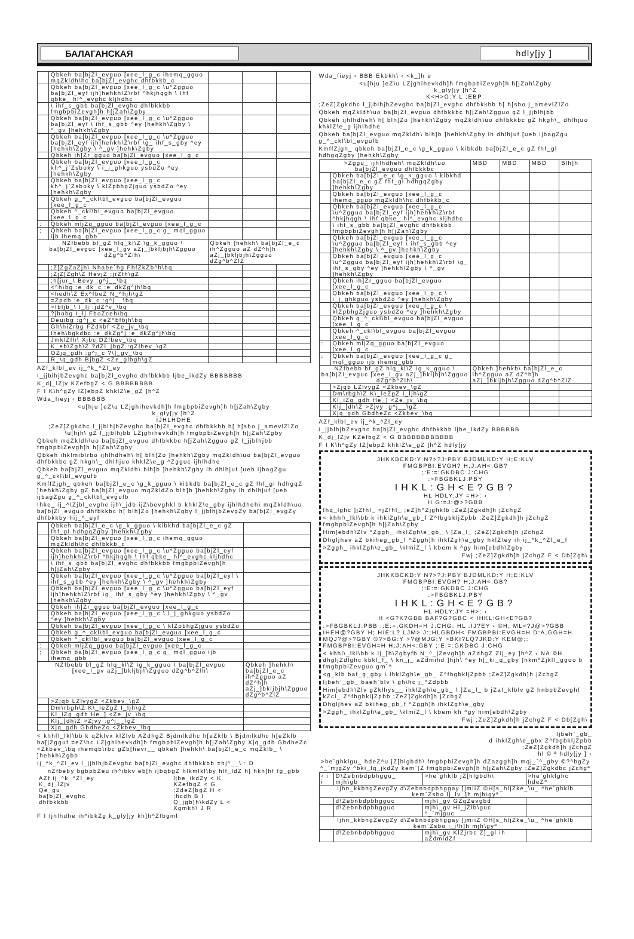БАЛАГАНСКАЯ hdly[jy ]
| | Qbkeh ba[bjZl_evguo [xee_l_g_c ihemq_gguo mqZkldh\hc ba[bjZl_evghc dhfbkkb_c | | | |
| | Qbkeh ba[bjZl_evguo [xee_l_g_c \u^Zgguo ba[bjZl_eyf ijh]hehkh\Z\rbf ^hkjhqgh \ Ihf qbke_ hl^_evghc kljhdhc | | | |
| | \ ihf_s_gbb ba[bjZl_evghc dhfbkkbb fmgbpbiZevgh]h h[jZah\Zgby | | | |
| | Qbkeh ba[bjZl_evguo [xee_l_g_c \u^Zgguo ba[bjZl_eyf \ ihf_s_gbb ^ey ]hehkh\Zgby \ ^_gv ]hehkh\Zgby | | | |
| | Qbkeh ba[bjZl_evguo [xee_l_g_c \u^Zgguo ba[bjZl_eyf ijh]hehkh\Z\rbf \g_ ihf_s_gby ^ey ]hehkh\Zgby \ ^_gv ]hehk\Zgby | | | |
| | Qbkeh ih]Zr_gguo ba[bjZl_evguo [xee_l_g_c | | | |
| | Qbkeh ba[bjZl_evguo [xee_l_g_c kh^_j`Zsboky \ i_j_ghkguo ysbdZo ^ey ]hehkh\Zgby | | | |
| | Qbkeh ba[bjZl_evguo [xee_l_g_c kh^_j`Zsboky \ klZpbhgZjguo ysbdZo ^ey ]hehkh\Zgby | | | |
| | Qbkeh g_^_ckl\bl_evguo ba[bjZl_evguo [xee_l_g_c | | | |
| | Qbkeh ^_ckl\bl_evguo ba[bjZl_evguo [xee_l_g_c | | | |
| : | Qbkeh mljZq_gguo ba[bjZl_evguo [xee_l_g_c | | | |
| ; | Qbkeh ba[bjZl_evguo [xee_l_g_c g_ mql_gguo ijb ihemq_gbb | | | |
| NZfbebb bf_gZ hlq_kl\Z \g_k_gguo \ ba[bjZl_evguc [xee_l_gv aZj_]bkljbjh\Zgguo dZg^b^Zlh\ | | Qbkeh ]hehkh\ ba[bjZl_e_c ih^Zgguo aZ dZ^h]h aZj_]bkljbjh\Zgguo dZg^b^ZlZ | | |
| | ;Z[ZgZaZjh\ Nhabe`hg FhfZkZb^h\bq | | | |
| | ;ZjZ[Zgh\Z HevjZ :jrZfh\gZ | | | |
| | ;h[jur_\ Bevy :g^j__\bq | | | |
| | <^h\bg :e_dk_c :e_dkZg^jh\bq | | | |
| | <hedh\Z Ex^fbeZ N_^hjh\gZ | | | |
| | =Zpdh :e_dk_c :g^j__\bq | | | |
| | >fbljb_\ I_lj :jdZ^v_\bq | | | |
| | ?jhobg I_lj FboZceh\bq | | | |
| | Deuibg :g^j_c <eZ^bfbjh\bq | | | |
| | Gh\hiZrbg FZdkbf <Ze_jv_\bq | | | |
| | Iheh\bgkdbc :e_dkZg^j :e_dkZg^jh\bq | | | |
| | JmklZfh\ Xjbc DZfbev_\bq | | | |
| | K_eb\Zgh\Z ?dZl_jbgZ :gZlhev_\gZ | | | |
| | OZjq_gdh :g^j_c ?\]_gv_\bq | | | |
| | R_\q_gdh BjbgZ <Ze_glbgh\gZ | | | |
AZf_klbl_ev ij_^k_^Zl_ey
I_jjblhjbZevghc ba[bjZl_evghc dhfbkkbb ljbe_ikdZy BBBBBBB
K_dj_lZjv KZefbgZ < G BBBBBBBB
F I K\h^gZy lZ[ebpZ khklZ\e_gZ ]h^Z
Wda_fieyj ‹ BBBBBB
<u[hju ]eZ\u LZjghihevkdh]h fmgbpbiZevgh]h h[jZah\Zgby
k_gly[jy ]h^Z
IJHLHDHE
;ZeZ]Zgkdhc l_jjblhjbZevghc ba[bjZl_evghc dhfbkkbb h[ h[sbo j_amevlZlZo \u[hjh\ gZ l_jjblhjbb LZjghihevkdh]h fmgbpbiZevgh]h h[jZah\Zgby
Qbkeh mqZkldh\uo ba[bjZl_evguo dhfbkkbc h[jZah\Zgguo gZ l_jjblhjbb fmgbpbiZevgh]h h[jZah\Zgby
Qbkeh ihklmib\rbo ijhlhdheh\ h[ blh]Zo ]hehkh\Zgby mqZkldh\uo ba[bjZl_evguo dhfbkkbc gZ hkgh\_ dhlhjuo khklZ\e_g ^Zgguc ijhlhdhe
Qbkeh ba[bjZl_evguo mqZkldh\ blh]b ]hehkh\Zgby ih dhlhjuf [ueb ijbagZgu g_^_ckl\bl_evgufb
KmffZjgh_ qbkeh ba[bjZl_e_c \g_k_gguo \ kibkdb ba[bjZl_e_c gZ fhf_gl hdhgqZ ]hehkh\Zgby gZ ba[bjZl_evguo mqZkldZo blh]b ]hehkh\Zgby ih dhlhjuf [ueb ijbagZgu g_^_ckl\bl_evgufb
Ihke_ ij_^\Zjbl_evghc ijh\_jdb ijZ\bevghkl b khklZ\e_gby ijhlhdheh\ mqZkldh\uo ba[bjZl_evguo dhfbkkbc h[ blh]Zo ]hehkh\Zgby l_jjblhjbZevgZy ba[bjZl_evgZy dhfbkkby hij_^_eyf
| | Qbkeh ba[bjZl_e_c \g_k_gguo \ kibkhd ba[bjZl_e_c gZ fhf_gl hdhgqZgby ]hehkh\Zgby | |
| | Qbkeh ba[bjZl_evguo [xee_l_g_c ihemq_gguo mqZkldh\hc dhfbkkb_c | |
| | Qbkeh ba[bjZl_evguo [xee_l_g_c \u^Zgguo ba[bjZl_eyf ijh]hehkh\Z\rbf ^hkjhqgh \ Ihf qbke_ hl^_evghc kljhdhc | |
| | \ ihf_s_gbb ba[bjZl_evghc dhfbkkbb fmgbpbiZevgh]h h[jZah\Zgby | |
| | Qbkeh ba[bjZl_evguo [xee_l_g_c \u^Zgguo ba[bjZl_eyf \ ihf_s_gbb ^ey ]hehkh\Zgby \ ^_gv ]hehkh\Zgby | |
| | Qbkeh ba[bjZl_evguo [xee_l_g_c \u^Zgguo ba[bjZl_eyf ijh]hehkh\Z\rbf \g_ ihf_s_gby ^ey ]hehkh\Zgby \ ^_gv ]hehkh\Zgby | |
| | Qbkeh ih]Zr_gguo ba[bjZl_evguo [xee_l_g_c | |
| | Qbkeh ba[bjZl_evguo [xee_l_g_c \ i_j_ghkguo ysbdZo ^ey ]hehkh\Zgby | |
| | Qbkeh ba[bjZl_evguo [xee_l_g_c \ klZpbhgZjguo ysbdZo | |
| | Qbkeh g_^_ckl\bl_evguo ba[bjZl_evguo [xee_l_g_c | |
| | Qbkeh ^_ckl\bl_evguo ba[bjZl_evguo [xee_l_g_c | |
| : | Qbkeh mljZq_gguo ba[bjZl_evguo [xee_l_g_c | |
| ; | Qbkeh ba[bjZl_evguo [xee_l_g_c g_ mql_gguo ijb ihemq_gbb | |
| NZfbebb bf_gZ hlq_kl\Z \g_k_gguo \ ba[bjZl_evguc [xee_l_gv aZj_]bkljbjh\Zgguo dZg^b^Zlh\ | | Qbkeh ]hehkh\ ba[bjZl_e_c ih^Zgguo aZ dZ^h]h aZj_]bkljbjh\Zgguo dZg^b^ZlZ |
| | >Zjqb LZlvygZ <Zkbev_\gZ | |
| | Dm\rbgh\Z K\_leZgZ I_ljh\gZ | |
| | Kl_iZg_gdh He_] <Ze_jv_\bq | |
| | Klj_[dh\Z >Zjvy :g^j__\gZ | |
| | Xjq_gdh GbdheZc <Zkbev_\bq | |
< khhl\_lkl\bb k qZklvx klZlvb AZdhgZ Bjdmlkdhc h[eZklb \ Bjdmlkdhc h[eZklb ba[jZgguf =eZ\hc LZjghihevkdh]h fmgbpbiZevgh]h h[jZah\Zgby Xjq_gdh GbdheZc <Zkbev_\bq ihemqb\rbc gZb[hevr__ qbkeh ]hehkh\ ba[bjZl_e_c mqZklb_ \ ]hehkh\Zgbb
Ij_^k_^Zl_ev l_jjblhjbZevghc ba[bjZl_evghc dhfbkkbb =hj^__\ : D
nZfbeby bgbpbZeu ih^ibkv eb[h ijbqbgZ hlkmlkl\by hlf_ldZ h[ hkh[hf fg_gbb
| AZf ij_^k_^Zl_ey | ljbe_ikdZy < K |
| K_dj_lZjv | KZefbgZ < G |
| Qe_gu | ;ZdeZ]bgZ H < |
| ba[bjZl_evghc | ;hcdh B I |
| dhfbkkbb | Q_jgb]h\kdZy L < |
| | Xgmkh\ J R |
F I Ijhlhdhe ih^ibkZg k_gly[jy kh]h^Zfbgml
Wda_fieyj ‹ BBB Ekbkh\ ‹ <k_]h e
<u[hju ]eZ\u LZjghihevkdh]h fmgbpbiZevgh]h h[jZah\Zgby
k_gly[jy ]h^Z
K<H>G:Y L:;EBP:
;ZeZ]Zgkdhc l_jjblhjbZevghc ba[bjZl_evghc dhfbkkbb h[ h[sbo j_amevlZlZo
Qbkeh mqZkldh\uo ba[bjZl_evguo dhfbkkbc h[jZah\Zgguo gZ l_jjblhjbb
Qbkeh ijhlhdheh\ h[ blh]Zo ]hehkh\Zgby mqZkldh\uo dhfbkkbc gZ hkgh\_ dhlhjuo khklZ\e_g ijhlhdhe
Qbkeh ba[bjZl_evguo mqZkldh\ blh]b ]hehkh\Zgby ih dhlhjuf [ueb ijbagZgu g_^_ckl\bl_evgufb
KmffZjgh_ qbkeh ba[bjZl_e_c \g_k_gguo \ kibkdb ba[bjZl_e_c gZ fhf_gl hdhgqZgby ]hehkh\Zgby
| >Zggu_ ijhlhdheh\ mqZkldh\uo ba[bjZl_evguo dhfbkkbc | | MBD | MBD | MBD | Blh]h |
| | Qbkeh ba[bjZl_e_c \g_k_gguo \ kibkhd ba[bjZl_e_c gZ fhf_gl hdhgqZgby ]hehkh\Zgby | | | | |
| | Qbkeh ba[bjZl_evguo [xee_l_g_c ihemq_gguo mqZkldh\hc dhfbkkb_c | | | | |
| | Qbkeh ba[bjZl_evguo [xee_l_g_c \u^Zgguo ba[bjZl_eyf ijh]hehkh\Z\rbf ^hkjhqgh \ Ihf qbke_ hl^_evghc kljhdhc | | | | |
| | \ ihf_s_gbb ba[bjZl_evghc dhfbkkbb fmgbpbiZevgh]h h[jZah\Zgby | | | | |
| | Qbkeh ba[bjZl_evguo [xee_l_g_c \u^Zgguo ba[bjZl_eyf \ ihf_s_gbb ^ey ]hehkh\Zgby \ ^_gv ]hehkh\Zgby | | | | |
| | Qbkeh ba[bjZl_evguo [xee_l_g_c \u^Zgguo ba[bjZl_eyf ijh]hehkh\Z\rbf \g_ ihf_s_gby ^ey ]hehkh\Zgby \ ^_gv ]hehkh\Zgby | | | | |
| | Qbkeh ih]Zr_gguo ba[bjZl_evguo [xee_l_g_c | | | | |
| | Qbkeh ba[bjZl_evguo [xee_l_g_c \ i_j_ghkguo ysbdZo ^ey ]hehkh\Zgby | | | | |
| | Qbkeh ba[bjZl_evguo [xee_l_g_c \ klZpbhgZjguo ysbdZo ^ey ]hehkh\Zgby | | | | |
| | Qbkeh g_^_ckl\bl_evguo ba[bjZl_evguo [xee_l_g_c | | | | |
| | Qbkeh ^_ckl\bl_evguo ba[bjZl_evguo [xee_l_g_c | | | | |
| : | Qbkeh mljZq_gguo ba[bjZl_evguo [xee_l_g_c | | | | |
| ; | Qbkeh ba[bjZl_evguo [xee_l_g_c g_ mql_gguo ijb ihemq_gbb | | | | |
| NZfbebb bf_gZ hlq_kl\Z \g_k_gguo \ ba[bjZl_evguc [xee_l_gv aZj_]bkljbjh\Zgguo dZg^b^Zlh\ | | Qbkeh ]hehkh\ ba[bjZl_e_c ih^Zgguo aZ dZ^h]h aZj_]bkljbjh\Zgguo dZg^b^ZlZ | | | |
| | >Zjqb LZlvygZ <Zkbev_\gZ | | | | |
| | Dm\rbgh\Z K\_leZgZ I_ljh\gZ | | | | |
| | Kl_iZg_gdh He_] <Ze_jv_\bq | | | | |
| | Klj_[dh\Z >Zjvy :g^j__\gZ | | | | |
| | Xjq_gdh GbdheZc <Zkbev_\bq | | | | |
AZf_klbl_ev ij_^k_^Zl_ey
I_jjblhjbZevghc ba[bjZl_evghc dhfbkkbb ljbe_ikdZy BBBBBB
K_dj_lZjv KZefbgZ < G BBBBBBBBBBBB
F I K\h^gZy lZ[ebpZ khklZ\e_gZ ]h^Z hdly[jy
JHKKBCKD:Y N?>?J:PBY BJDMLKD:Y H;E:KLV
FMGBPBI:EVGH? H;J:AH<:GB?
;:E:=:GKDBC J:CHG
:>FBGBKLJ:PBY
IHKL:GH<E?GB?
HL HDLY;JY =H>: ‹
H G:=J:@>?GBB
Ihq_lghc ]jZfhl_ =jZfhl_ ;eZ]h^Zjghklb ;ZeZ]Zgkdh]h jZchgZ
< khhl\_lkl\bb k ihklZgh\e_gb_f Z^fbgbkljZpbb ;ZeZ]Zgkdh]h jZchgZ fmgbpbiZevgh]h h[jZah\Zgby
Him[ebdh\Zlv ^Zggh_ ihklZgh\e_gb_ \ ]Za_l_ ;ZeZ]Zgkdh]h jZchgZ
Dhgljhev aZ bkiheg_gb_f ^Zggh]h ihklZgh\e_gby hklZ\ey ih ij_^k_^Zl_e_f
>Zggh_ ihklZgh\e_gb_ \klmiZ_l \ kbem k ^gy him[ebdh\Zgby
Fwj ;ZeZ]Zgkdh]h jZchgZ F < Db[Zgh\
JHKKBCKD:Y N?>?J:PBY BJDMLKD:Y H;E:KLV
FMGBPBI:EVGH? H;J:AH<:GB?
;:E:=:GKDBC J:CHG
:>FBGBKLJ:PBY
IHKL:GH<E?GB?
HL HDLY;JY =H>: ‹
H <G?K?GBB BAF?G?GBC < IHKL:GH<E?GB?
:>FBGBKLJ:PBB ;:E:=:GKDH=H J:CHG: HL :IJ?EY ‹ ©H; ML<?J@>?GBB IHEH@?GBY H; HIE:L? LJM> J:;HLGBDH< FMGBPBI:EVGH=H D:A,GGH=H MQJ?@>?GBY ©?>BG:Y >?@MJG:Y >BKI?LQ?JKD:Y KEM@;: FMGBPBI:EVGH=H H;J:AH<:GBY ;:E:=:GKDBC J:CHG
< khhl\_lkl\bb k lj_[h\Zgbyfb N_^_jZevgh]h aZdhgZ Zij_ey ]h^Z ‹ NA ©H dhgljZdlghc kbkl_f_ \ kn_j_ aZdmihd ]hjh\ ^ey h[_ki_q_gby ]hkm^Zjkl\_gguo b fmgbpbiZevguo gm`^
<g_klb baf_g_gby \ ihklZgh\e_gb_ Z^fbgbkljZpbb ;ZeZ]Zgkdh]h jZchgZ
Ijbeh`_gb_ baeh`blv \ gh\hc j_^Zdpbb
Him[ebdh\Zlv gZklhys__ ihklZgh\e_gb_ \ ]Za_l_ b jZaf_klblv gZ hnbpbZevghf kZcl_ Z^fbgbkljZpbb ;ZeZ]Zgkdh]h jZchgZ
Dhgljhev aZ bkiheg_gb_f ^Zggh]h ihklZgh\e_gby
>Zggh_ ihklZgh\e_gb_ \klmiZ_l \ kbem kh ^gy him[ebdh\Zgby
Fwj ;ZeZ]Zgkdh]h jZchgZ F < Db[Zgh\
Ijbeh`_gb_
d ihklZgh\e_gbx Z^fbgbkljZpbb
;ZeZ]Zgkdh]h jZchgZ
hl © ª hdly[jy ] ‹
>he`ghklgu_ hdeZ^u jZ[hlgbdh\ fmgbpbiZevgh]h dZazggh]h mqj_`^_gby ©?^bgZy ^_`mjgZy ^bki_lq_jkdZy kem`[Z fmgbpbiZevgh]h h[jZah\Zgby ;ZeZ]Zgkdbc jZchgª
| ‹ i i | D\Zebnbdpbhggu_ mjh\gb | >he`ghklb jZ[hlgbdh\ | >he`ghklghc hdeZ^ |
| Ijhn_kkbhgZevgZy d\Zebnbdpbhggay ]jmiiZ ©H[s_hljZke_\u_ ^he`ghklb kem`Zsbo lj_lv_]h mjh\gyª | | | |
| | d\Zebnbdpbhgguc | mjh\_gv GZqZevgbd | |
| | d\Zebnbdpbhgguc | mjh\_gv Hi_jZlb\guc ^_`mjguc | |
| Ijhn_kkbhgZevgZy d\Zebnbdpbhggay ]jmiiZ ©H[s_hljZke_\u_ ^he`ghklb kem`Zsbo i_j\h]h mjh\gyª | | | |
| | d\Zebnbdpbhgguc | mjh\_gv KlZjrbc Z]_gl ih aZdmidZf | |